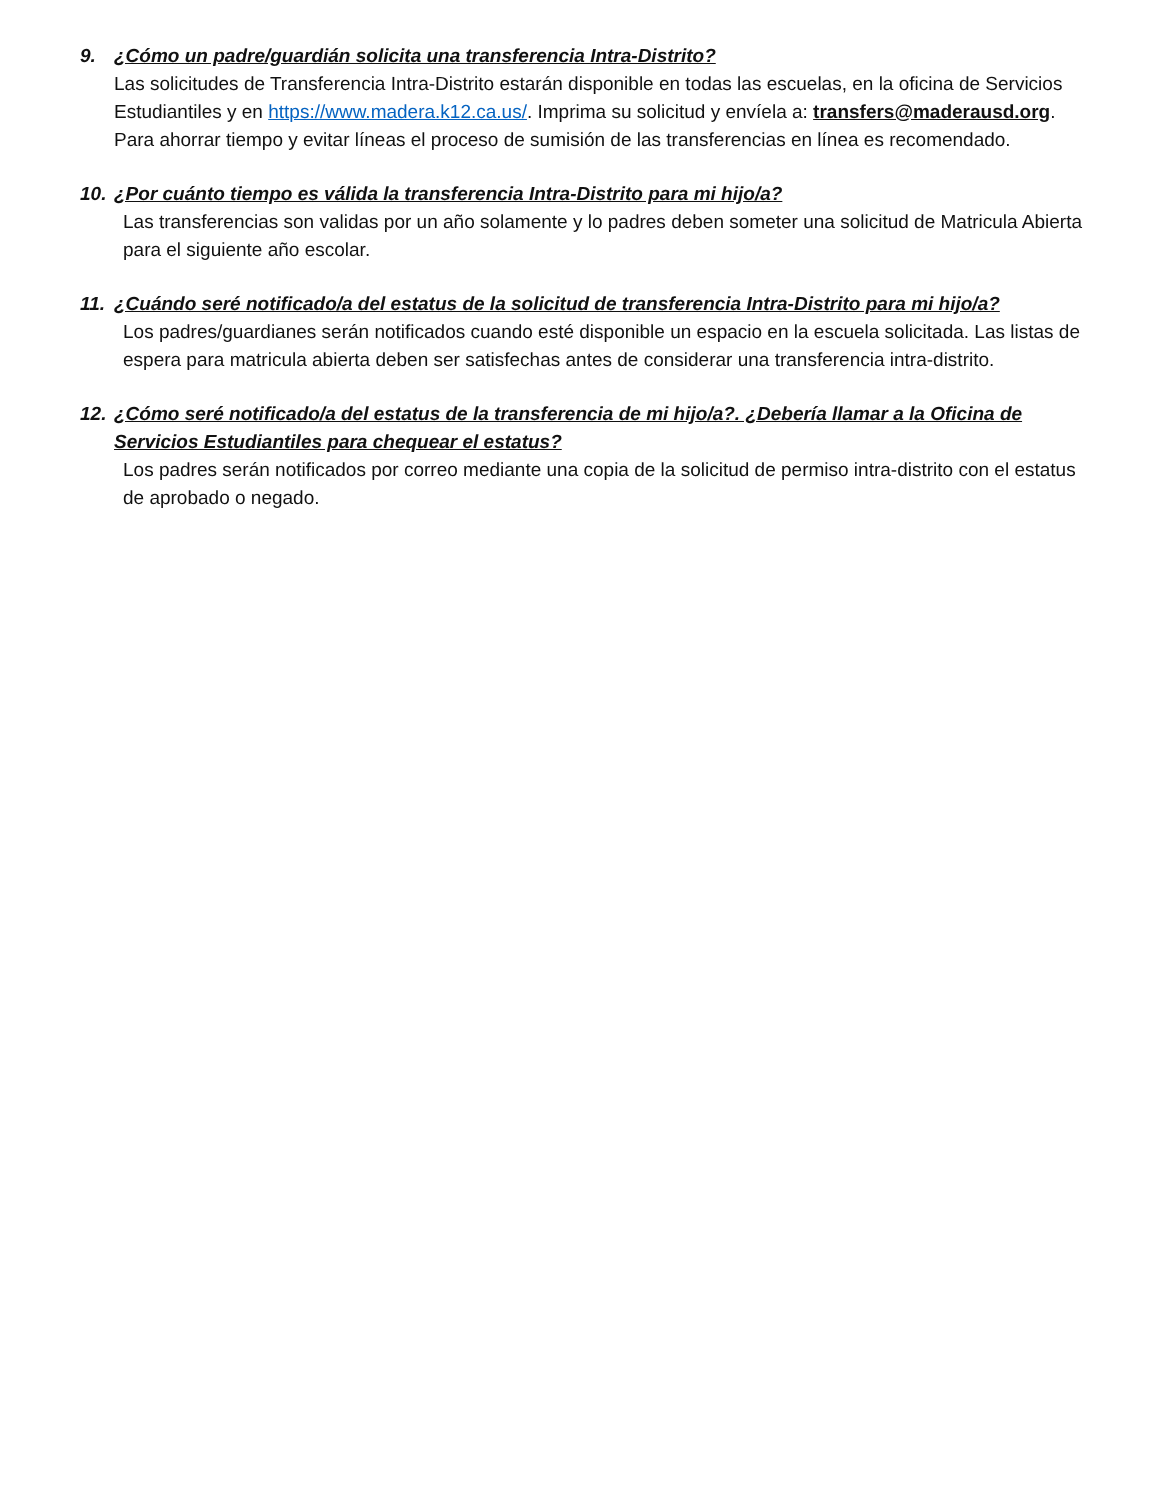9. ¿Cómo un padre/guardián solicita una transferencia Intra-Distrito?
Las solicitudes de Transferencia Intra-Distrito estarán disponible en todas las escuelas, en la oficina de Servicios Estudiantiles y en https://www.madera.k12.ca.us/. Imprima su solicitud y envíela a: transfers@maderausd.org. Para ahorrar tiempo y evitar líneas el proceso de sumisión de las transferencias en línea es recomendado.
10. ¿Por cuánto tiempo es válida la transferencia Intra-Distrito para mi hijo/a?
Las transferencias son validas por un año solamente y lo padres deben someter una solicitud de Matricula Abierta para el siguiente año escolar.
11. ¿Cuándo seré notificado/a del estatus de la solicitud de transferencia Intra-Distrito para mi hijo/a?
Los padres/guardianes serán notificados cuando esté disponible un espacio en la escuela solicitada. Las listas de espera para matricula abierta deben ser satisfechas antes de considerar una transferencia intra-distrito.
12. ¿Cómo seré notificado/a del estatus de la transferencia de mi hijo/a?. ¿Debería llamar a la Oficina de Servicios Estudiantiles para chequear el estatus?
Los padres serán notificados por correo mediante una copia de la solicitud de permiso intra-distrito con el estatus de aprobado o negado.